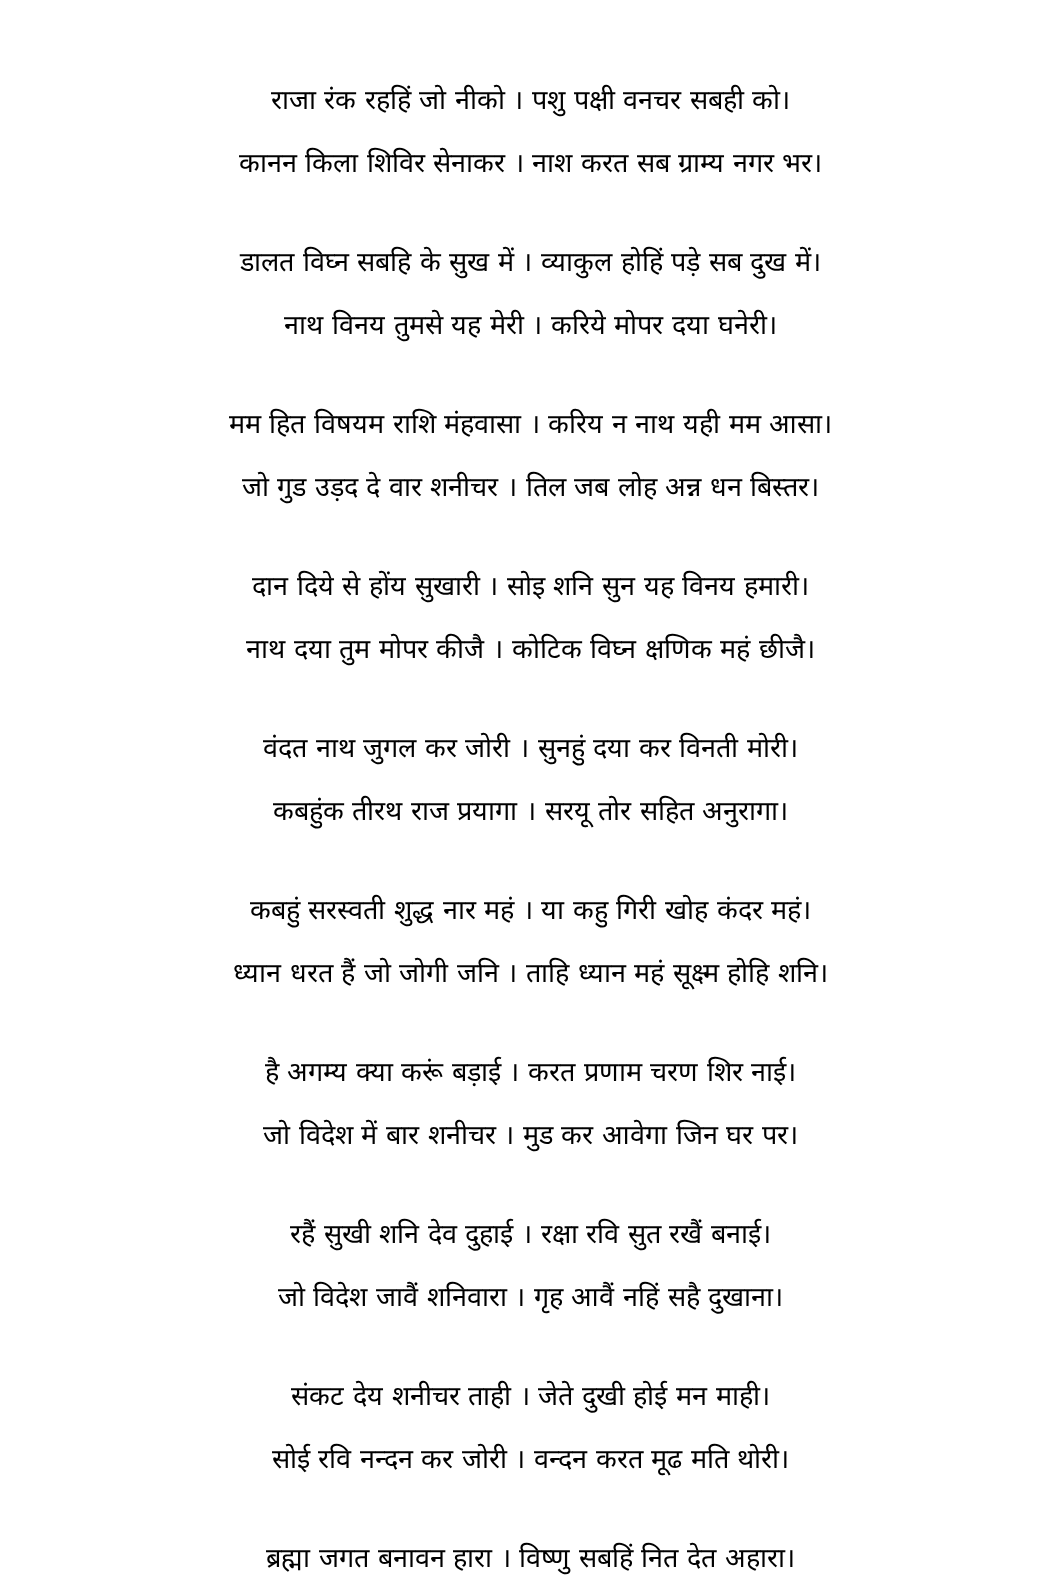राजा रंक रहहिं जो नीको । पशु पक्षी वनचर सबही को।
कानन किला शिविर सेनाकर । नाश करत सब ग्राम्य नगर भर।
डालत विघ्न सबहि के सुख में । व्याकुल होहिं पड़े सब दुख में।
नाथ विनय तुमसे यह मेरी । करिये मोपर दया घनेरी।
मम हित विषयम राशि मंहवासा । करिय न नाथ यही मम आसा।
जो गुड उड़द दे वार शनीचर । तिल जब लोह अन्न धन बिस्तर।
दान दिये से होंय सुखारी । सोइ शनि सुन यह विनय हमारी।
नाथ दया तुम मोपर कीजै । कोटिक विघ्न क्षणिक महं छीजै।
वंदत नाथ जुगल कर जोरी । सुनहुं दया कर विनती मोरी।
कबहुंक तीरथ राज प्रयागा । सरयू तोर सहित अनुरागा।
कबहुं सरस्वती शुद्ध नार महं । या कहु गिरी खोह कंदर महं।
ध्यान धरत हैं जो जोगी जनि । ताहि ध्यान महं सूक्ष्म होहि शनि।
है अगम्य क्या करूं बड़ाई । करत प्रणाम चरण शिर नाई।
जो विदेश में बार शनीचर । मुड कर आवेगा जिन घर पर।
रहैं सुखी शनि देव दुहाई । रक्षा रवि सुत रखैं बनाई।
जो विदेश जावैं शनिवारा । गृह आवैं नहिं सहै दुखाना।
संकट देय शनीचर ताही । जेते दुखी होई मन माही।
सोई रवि नन्दन कर जोरी । वन्दन करत मूढ मति थोरी।
ब्रह्मा जगत बनावन हारा । विष्णु सबहिं नित देत अहारा।